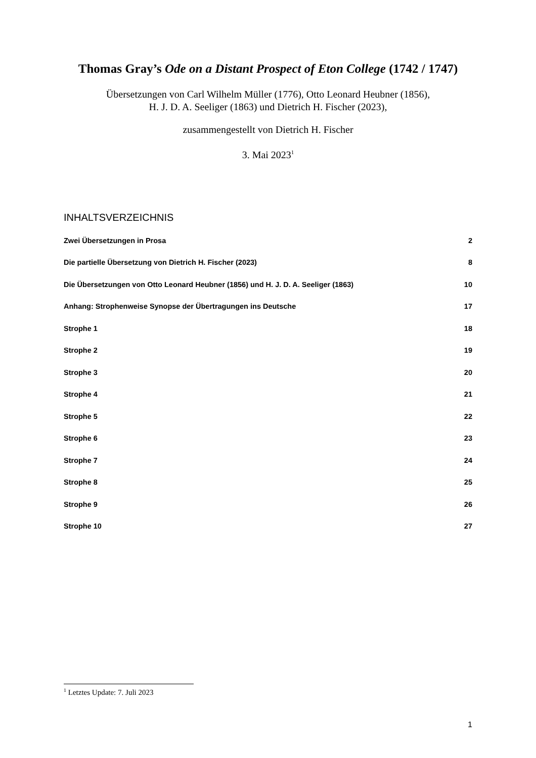Thomas Gray’s Ode on a Distant Prospect of Eton College (1742 / 1747)
Übersetzungen von Carl Wilhelm Müller (1776), Otto Leonard Heubner (1856),
H. J. D. A. Seeliger (1863) und Dietrich H. Fischer (2023),
zusammengestellt von Dietrich H. Fischer
3. Mai 2023<sup>1</sup>
INHALTSVERZEICHNIS
Zwei Übersetzungen in Prosa 2
Die partielle Übersetzung von Dietrich H. Fischer (2023) 8
Die Übersetzungen von Otto Leonard Heubner (1856) und H. J. D. A. Seeliger (1863) 10
Anhang: Strophenweise Synopse der Übertragungen ins Deutsche 17
Strophe 1 18
Strophe 2 19
Strophe 3 20
Strophe 4 21
Strophe 5 22
Strophe 6 23
Strophe 7 24
Strophe 8 25
Strophe 9 26
Strophe 10 27
<sup>1</sup> Letztes Update: 7. Juli 2023
1